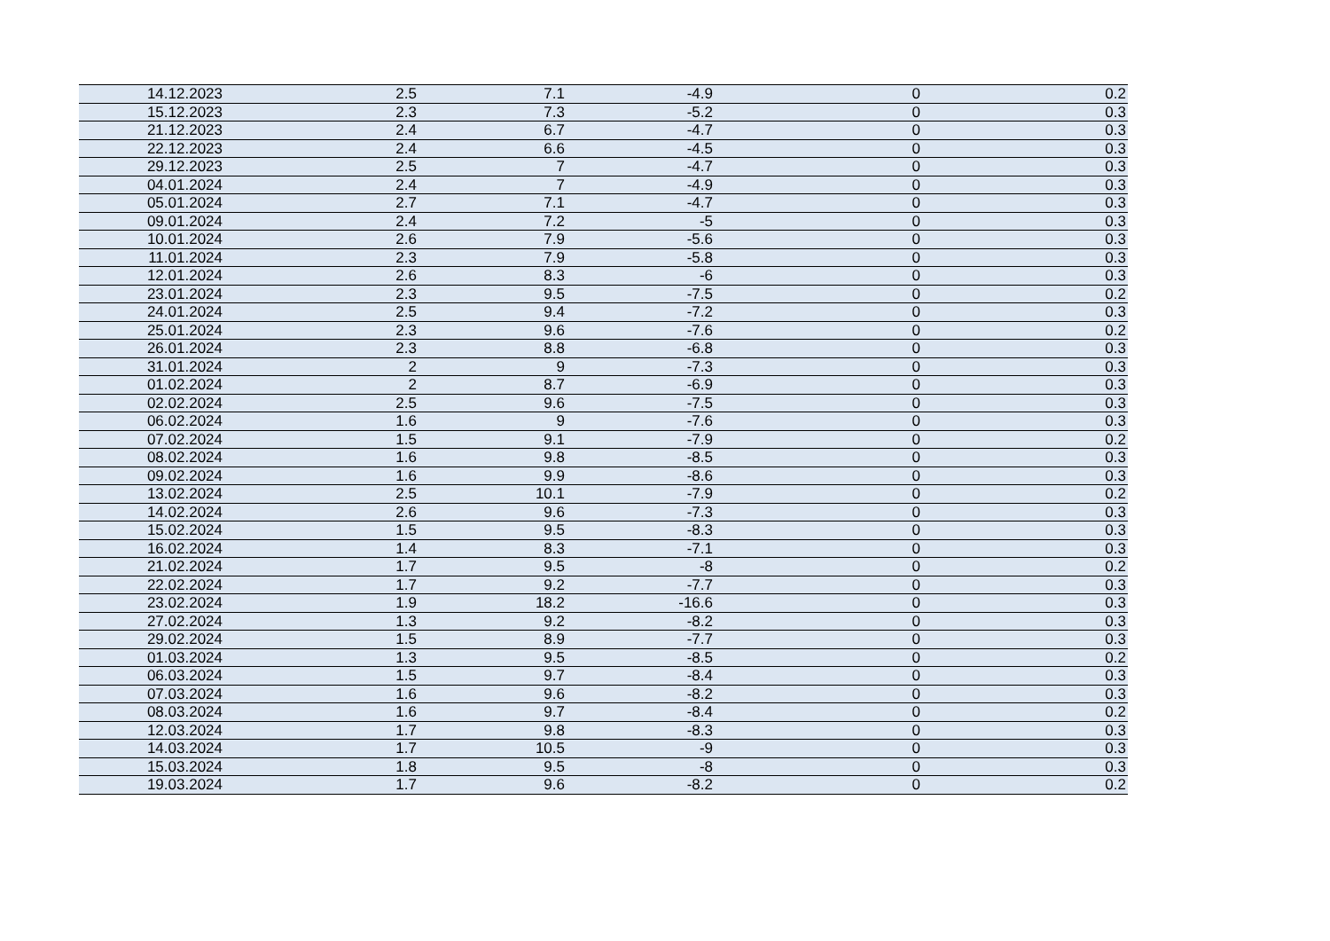| 14.12.2023 | 2.5 | 7.1 | -4.9 | 0 | 0.2 |
| 15.12.2023 | 2.3 | 7.3 | -5.2 | 0 | 0.3 |
| 21.12.2023 | 2.4 | 6.7 | -4.7 | 0 | 0.3 |
| 22.12.2023 | 2.4 | 6.6 | -4.5 | 0 | 0.3 |
| 29.12.2023 | 2.5 | 7 | -4.7 | 0 | 0.3 |
| 04.01.2024 | 2.4 | 7 | -4.9 | 0 | 0.3 |
| 05.01.2024 | 2.7 | 7.1 | -4.7 | 0 | 0.3 |
| 09.01.2024 | 2.4 | 7.2 | -5 | 0 | 0.3 |
| 10.01.2024 | 2.6 | 7.9 | -5.6 | 0 | 0.3 |
| 11.01.2024 | 2.3 | 7.9 | -5.8 | 0 | 0.3 |
| 12.01.2024 | 2.6 | 8.3 | -6 | 0 | 0.3 |
| 23.01.2024 | 2.3 | 9.5 | -7.5 | 0 | 0.2 |
| 24.01.2024 | 2.5 | 9.4 | -7.2 | 0 | 0.3 |
| 25.01.2024 | 2.3 | 9.6 | -7.6 | 0 | 0.2 |
| 26.01.2024 | 2.3 | 8.8 | -6.8 | 0 | 0.3 |
| 31.01.2024 | 2 | 9 | -7.3 | 0 | 0.3 |
| 01.02.2024 | 2 | 8.7 | -6.9 | 0 | 0.3 |
| 02.02.2024 | 2.5 | 9.6 | -7.5 | 0 | 0.3 |
| 06.02.2024 | 1.6 | 9 | -7.6 | 0 | 0.3 |
| 07.02.2024 | 1.5 | 9.1 | -7.9 | 0 | 0.2 |
| 08.02.2024 | 1.6 | 9.8 | -8.5 | 0 | 0.3 |
| 09.02.2024 | 1.6 | 9.9 | -8.6 | 0 | 0.3 |
| 13.02.2024 | 2.5 | 10.1 | -7.9 | 0 | 0.2 |
| 14.02.2024 | 2.6 | 9.6 | -7.3 | 0 | 0.3 |
| 15.02.2024 | 1.5 | 9.5 | -8.3 | 0 | 0.3 |
| 16.02.2024 | 1.4 | 8.3 | -7.1 | 0 | 0.3 |
| 21.02.2024 | 1.7 | 9.5 | -8 | 0 | 0.2 |
| 22.02.2024 | 1.7 | 9.2 | -7.7 | 0 | 0.3 |
| 23.02.2024 | 1.9 | 18.2 | -16.6 | 0 | 0.3 |
| 27.02.2024 | 1.3 | 9.2 | -8.2 | 0 | 0.3 |
| 29.02.2024 | 1.5 | 8.9 | -7.7 | 0 | 0.3 |
| 01.03.2024 | 1.3 | 9.5 | -8.5 | 0 | 0.2 |
| 06.03.2024 | 1.5 | 9.7 | -8.4 | 0 | 0.3 |
| 07.03.2024 | 1.6 | 9.6 | -8.2 | 0 | 0.3 |
| 08.03.2024 | 1.6 | 9.7 | -8.4 | 0 | 0.2 |
| 12.03.2024 | 1.7 | 9.8 | -8.3 | 0 | 0.3 |
| 14.03.2024 | 1.7 | 10.5 | -9 | 0 | 0.3 |
| 15.03.2024 | 1.8 | 9.5 | -8 | 0 | 0.3 |
| 19.03.2024 | 1.7 | 9.6 | -8.2 | 0 | 0.2 |